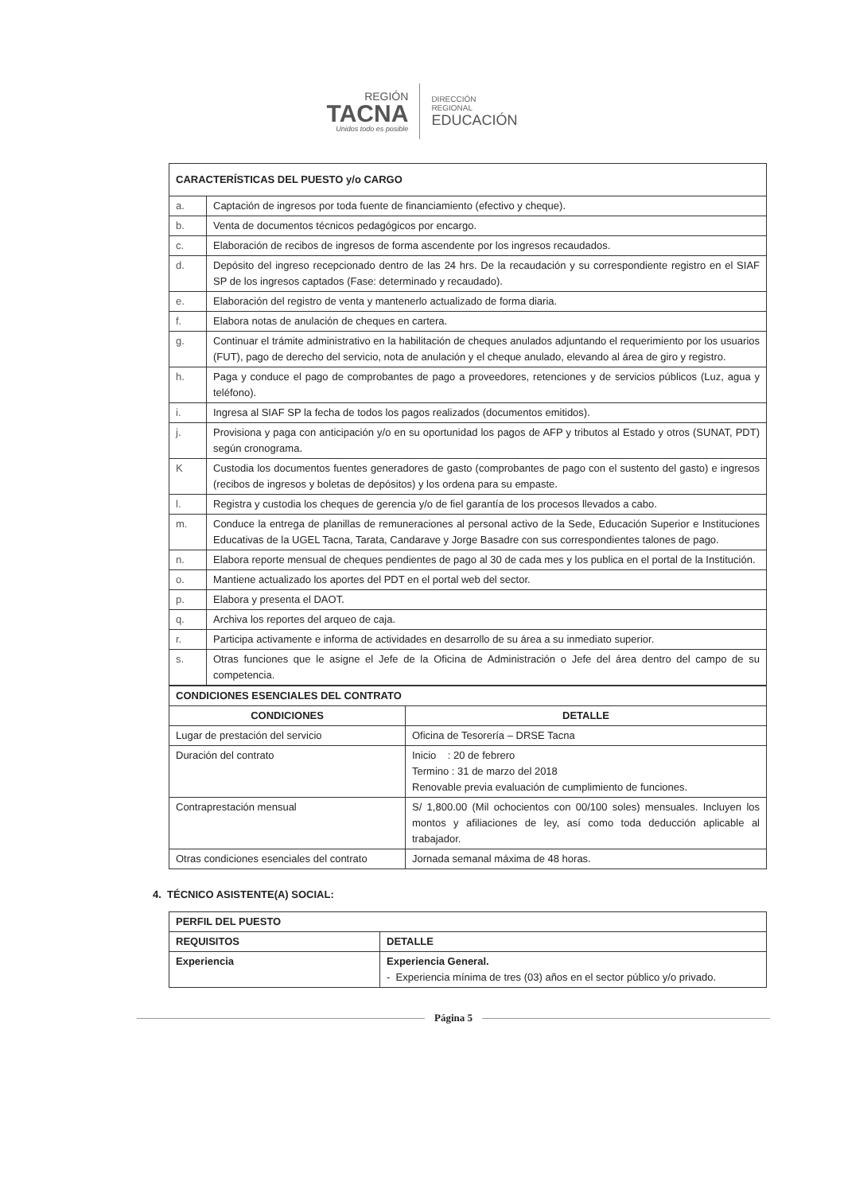REGIÓN
TACNA
Unidos todo es posible
DIRECCIÓN
REGIONAL
EDUCACIÓN
| CARACTERÍSTICAS DEL PUESTO y/o CARGO | |
| --- | --- |
| a. | Captación de ingresos por toda fuente de financiamiento (efectivo y cheque). |
| b. | Venta de documentos técnicos pedagógicos por encargo. |
| c. | Elaboración de recibos de ingresos de forma ascendente por los ingresos recaudados. |
| d. | Depósito del ingreso recepcionado dentro de las 24 hrs. De la recaudación y su correspondiente registro en el SIAF SP de los ingresos captados (Fase: determinado y recaudado). |
| e. | Elaboración del registro de venta y mantenerlo actualizado de forma diaria. |
| f. | Elabora notas de anulación de cheques en cartera. |
| g. | Continuar el trámite administrativo en la habilitación de cheques anulados adjuntando el requerimiento por los usuarios (FUT), pago de derecho del servicio, nota de anulación y el cheque anulado, elevando al área de giro y registro. |
| h. | Paga y conduce el pago de comprobantes de pago a proveedores, retenciones y de servicios públicos (Luz, agua y teléfono). |
| i. | Ingresa al SIAF SP la fecha de todos los pagos realizados (documentos emitidos). |
| j. | Provisiona y paga con anticipación y/o en su oportunidad los pagos de AFP y tributos al Estado y otros (SUNAT, PDT) según cronograma. |
| K | Custodia los documentos fuentes generadores de gasto (comprobantes de pago con el sustento del gasto) e ingresos (recibos de ingresos y boletas de depósitos) y los ordena para su empaste. |
| l. | Registra y custodia los cheques de gerencia y/o de fiel garantía de los procesos llevados a cabo. |
| m. | Conduce la entrega de planillas de remuneraciones al personal activo de la Sede, Educación Superior e Instituciones Educativas de la UGEL Tacna, Tarata, Candarave y Jorge Basadre con sus correspondientes talones de pago. |
| n. | Elabora reporte mensual de cheques pendientes de pago al 30 de cada mes y los publica en el portal de la Institución. |
| o. | Mantiene actualizado los aportes del PDT en el portal web del sector. |
| p. | Elabora y presenta el DAOT. |
| q. | Archiva los reportes del arqueo de caja. |
| r. | Participa activamente e informa de actividades en desarrollo de su área a su inmediato superior. |
| s. | Otras funciones que le asigne el Jefe de la Oficina de Administración o Jefe del área dentro del campo de su competencia. |
| CONDICIONES ESENCIALES DEL CONTRATO | |
| --- | --- |
| CONDICIONES | DETALLE |
| Lugar de prestación del servicio | Oficina de Tesorería – DRSE Tacna |
| Duración del contrato | Inicio : 20 de febrero Termino : 31 de marzo del 2018 Renovable previa evaluación de cumplimiento de funciones. |
| Contraprestación mensual | S/ 1,800.00 (Mil ochocientos con 00/100 soles) mensuales. Incluyen los montos y afiliaciones de ley, así como toda deducción aplicable al trabajador. |
| Otras condiciones esenciales del contrato | Jornada semanal máxima de 48 horas. |
4. TÉCNICO ASISTENTE(A) SOCIAL:
| PERFIL DEL PUESTO | |
| --- | --- |
| REQUISITOS | DETALLE |
| Experiencia | Experiencia General. - Experiencia mínima de tres (03) años en el sector público y/o privado. |
Página 5